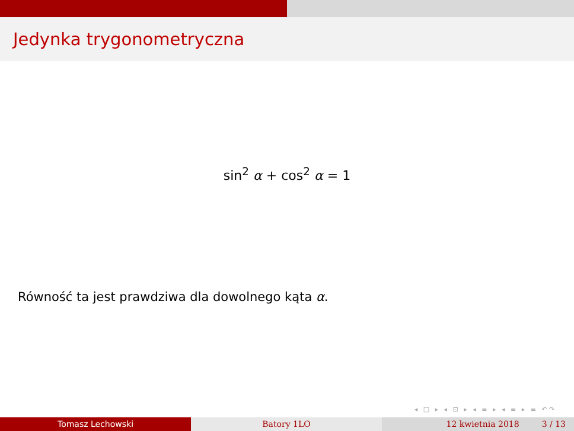Jedynka trygonometryczna
sin<sup>2</sup> α + cos<sup>2</sup> α = 1
Równość ta jest prawdziwa dla dowolnego kąta α.
◂ □ ▸ ◂ ⊡ ▸ ◂ ≡ ▸ ◂ ≡ ▸ ≡ ↶↷
Tomasz Lechowski Batory 1LO 12 kwietnia 2018 3 / 13